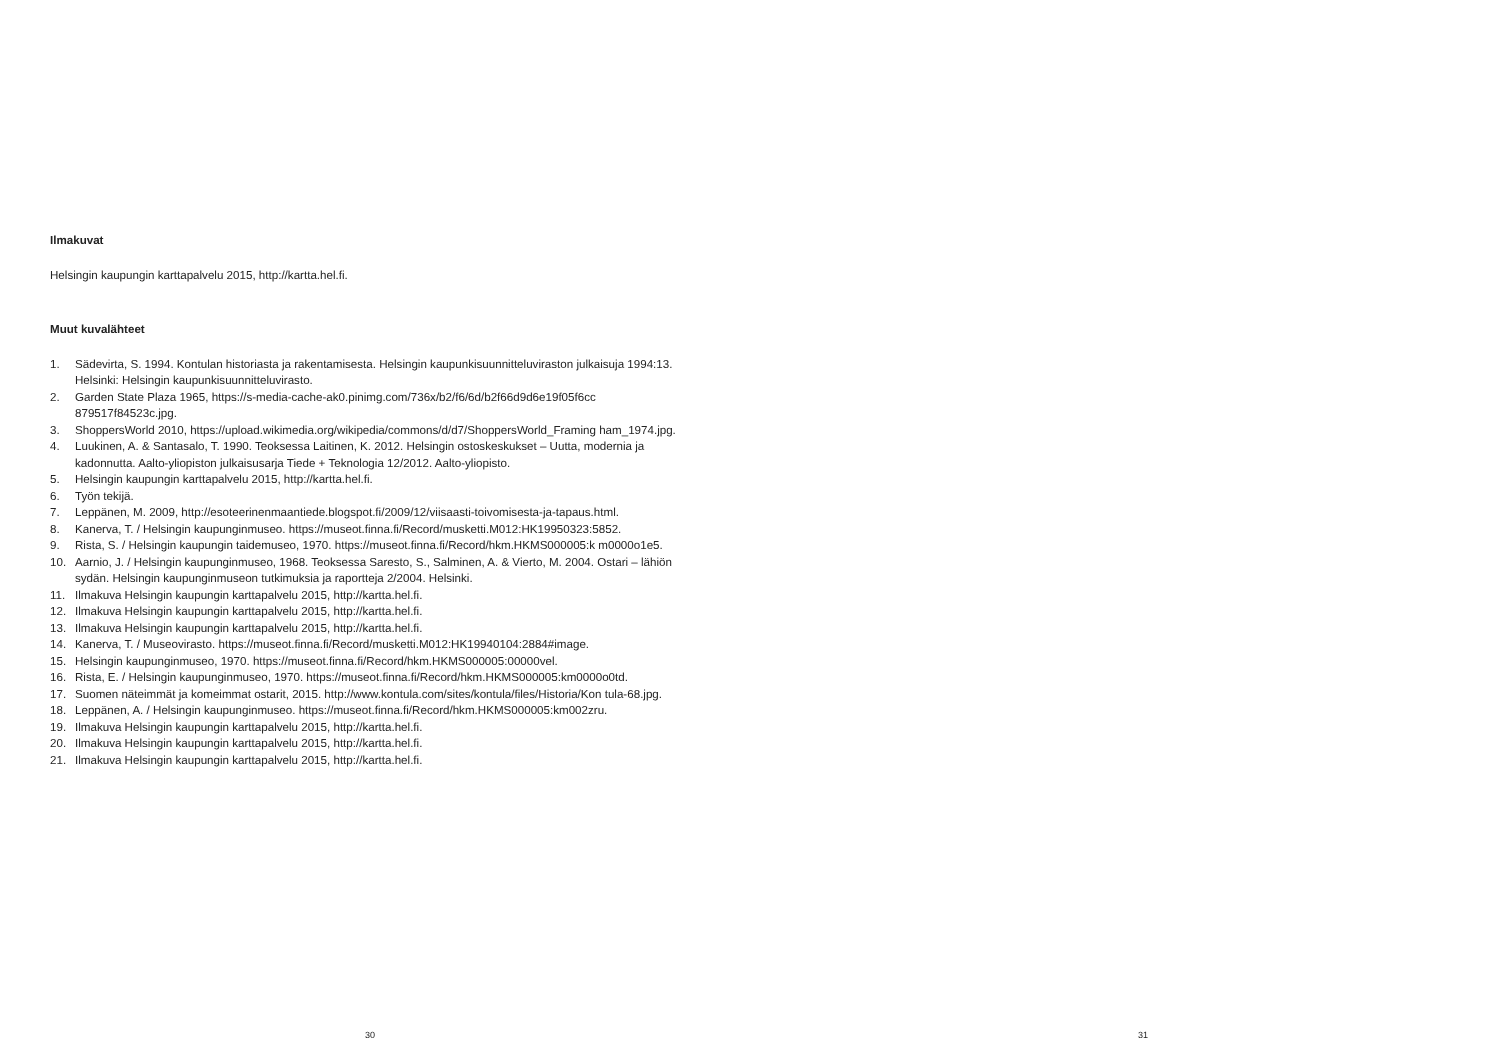Ilmakuvat
Helsingin kaupungin karttapalvelu 2015, http://kartta.hel.fi.
Muut kuvalähteet
1. Sädevirta, S. 1994. Kontulan historiasta ja rakentamisesta. Helsingin kaupunkisuunnitteluviraston julkaisuja 1994:13. Helsinki: Helsingin kaupunkisuunnitteluvirasto.
2. Garden State Plaza 1965, https://s-media-cache-ak0.pinimg.com/736x/b2/f6/6d/b2f66d9d6e19f05f6cc 879517f84523c.jpg.
3. ShoppersWorld 2010, https://upload.wikimedia.org/wikipedia/commons/d/d7/ShoppersWorld_Framing ham_1974.jpg.
4. Luukinen, A. & Santasalo, T. 1990. Teoksessa Laitinen, K. 2012. Helsingin ostoskeskukset – Uutta, modernia ja kadonnutta. Aalto-yliopiston julkaisusarja Tiede + Teknologia 12/2012. Aalto-yliopisto.
5. Helsingin kaupungin karttapalvelu 2015, http://kartta.hel.fi.
6. Työn tekijä.
7. Leppänen, M. 2009, http://esoteerinenmaantiede.blogspot.fi/2009/12/viisaasti-toivomisesta-ja-tapaus.html.
8. Kanerva, T. / Helsingin kaupunginmuseo. https://museot.finna.fi/Record/musketti.M012:HK19950323:5852.
9. Rista, S. / Helsingin kaupungin taidemuseo, 1970. https://museot.finna.fi/Record/hkm.HKMS000005:k m0000o1e5.
10. Aarnio, J. / Helsingin kaupunginmuseo, 1968. Teoksessa Saresto, S., Salminen, A. & Vierto, M. 2004. Ostari – lähiön sydän. Helsingin kaupunginmuseon tutkimuksia ja raportteja 2/2004. Helsinki.
11. Ilmakuva Helsingin kaupungin karttapalvelu 2015, http://kartta.hel.fi.
12. Ilmakuva Helsingin kaupungin karttapalvelu 2015, http://kartta.hel.fi.
13. Ilmakuva Helsingin kaupungin karttapalvelu 2015, http://kartta.hel.fi.
14. Kanerva, T. / Museovirasto. https://museot.finna.fi/Record/musketti.M012:HK19940104:2884#image.
15. Helsingin kaupunginmuseo, 1970. https://museot.finna.fi/Record/hkm.HKMS000005:00000vel.
16. Rista, E. / Helsingin kaupunginmuseo, 1970. https://museot.finna.fi/Record/hkm.HKMS000005:km0000o0td.
17. Suomen näteimmät ja komeimmat ostarit, 2015. http://www.kontula.com/sites/kontula/files/Historia/Kon tula-68.jpg.
18. Leppänen, A. / Helsingin kaupunginmuseo. https://museot.finna.fi/Record/hkm.HKMS000005:km002zru.
19. Ilmakuva Helsingin kaupungin karttapalvelu 2015, http://kartta.hel.fi.
20. Ilmakuva Helsingin kaupungin karttapalvelu 2015, http://kartta.hel.fi.
21. Ilmakuva Helsingin kaupungin karttapalvelu 2015, http://kartta.hel.fi.
30 31